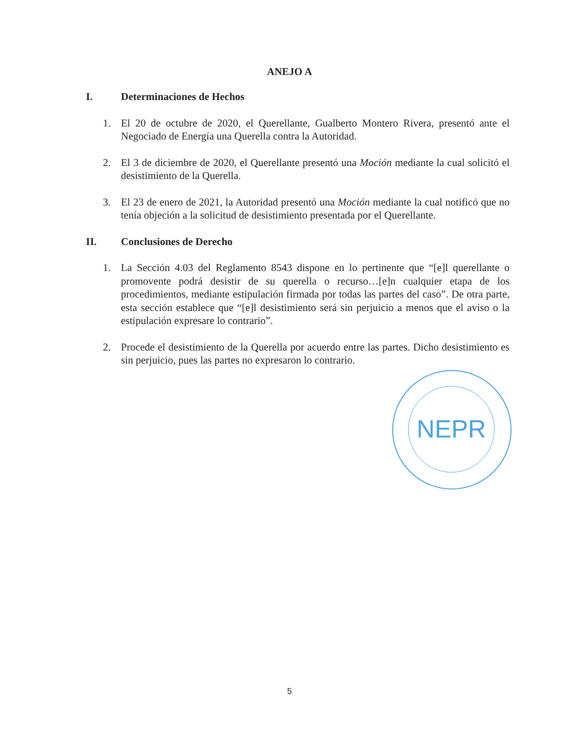ANEJO A
I. Determinaciones de Hechos
1. El 20 de octubre de 2020, el Querellante, Gualberto Montero Rivera, presentó ante el Negociado de Energía una Querella contra la Autoridad.
2. El 3 de diciembre de 2020, el Querellante presentó una Moción mediante la cual solicitó el desistimiento de la Querella.
3. El 23 de enero de 2021, la Autoridad presentó una Moción mediante la cual notificó que no tenía objeción a la solicitud de desistimiento presentada por el Querellante.
II. Conclusiones de Derecho
1. La Sección 4.03 del Reglamento 8543 dispone en lo pertinente que “[e]l querellante o promovente podrá desistir de su querella o recurso…[e]n cualquier etapa de los procedimientos, mediante estipulación firmada por todas las partes del caso”. De otra parte, esta sección establece que “[e]l desistimiento será sin perjuicio a menos que el aviso o la estipulación expresare lo contrario”.
2. Procede el desistimiento de la Querella por acuerdo entre las partes. Dicho desistimiento es sin perjuicio, pues las partes no expresaron lo contrario.
NEPR
5